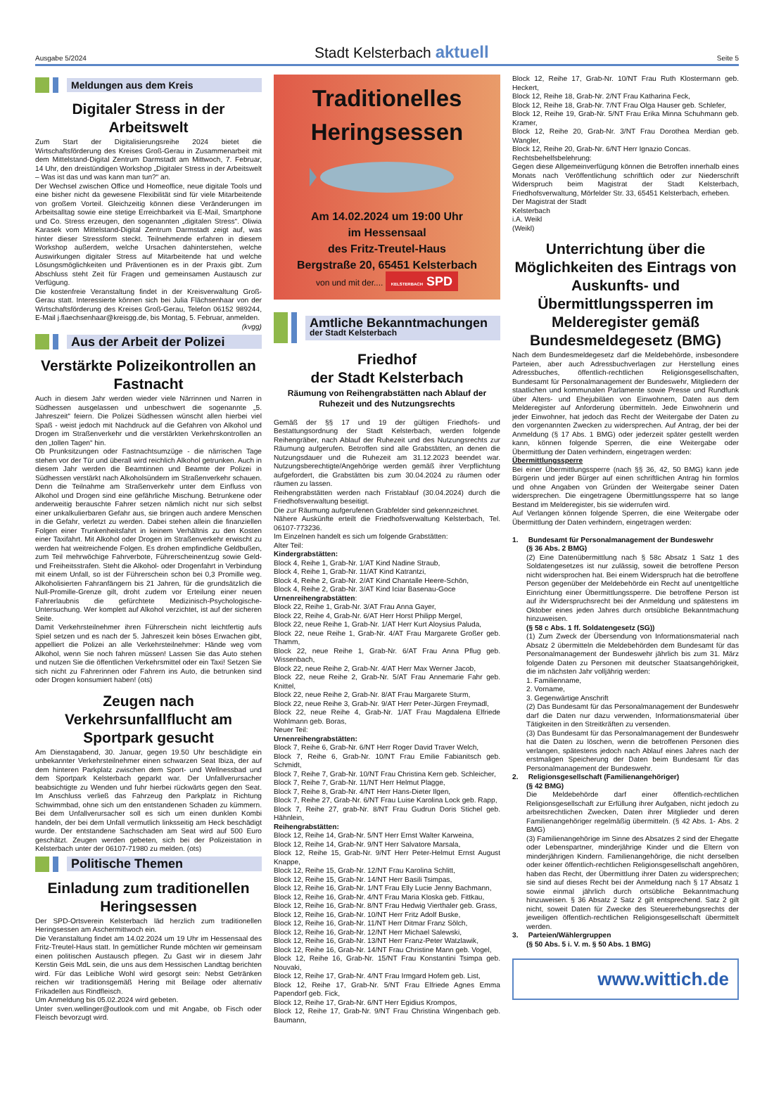Ausgabe 5/2024 Stadt Kelsterbach aktuell Seite 5
Meldungen aus dem Kreis
Digitaler Stress in der Arbeitswelt
Zum Start der Digitalisierungsreihe 2024 bietet die Wirtschaftsförderung des Kreises Groß-Gerau in Zusammenarbeit mit dem Mittelstand-Digital Zentrum Darmstadt am Mittwoch, 7. Februar, 14 Uhr, den dreistündigen Workshop „Digitaler Stress in der Arbeitswelt – Was ist das und was kann man tun?“ an.
Der Wechsel zwischen Office und Homeoffice, neue digitale Tools und eine bisher nicht da gewesene Flexibilität sind für viele Mitarbeitende von großem Vorteil. Gleichzeitig können diese Veränderungen im Arbeitsalltag sowie eine stetige Erreichbarkeit via E-Mail, Smartphone und Co. Stress erzeugen, den sogenannten „digitalen Stress“. Oliwia Karasek vom Mittelstand-Digital Zentrum Darmstadt zeigt auf, was hinter dieser Stressform steckt. Teilnehmende erfahren in diesem Workshop außerdem, welche Ursachen dahinterstehen, welche Auswirkungen digitaler Stress auf Mitarbeitende hat und welche Lösungsmöglichkeiten und Präventionen es in der Praxis gibt. Zum Abschluss steht Zeit für Fragen und gemeinsamen Austausch zur Verfügung.
Die kostenfreie Veranstaltung findet in der Kreisverwaltung Groß-Gerau statt. Interessierte können sich bei Julia Flächsenhaar von der Wirtschaftsförderung des Kreises Groß-Gerau, Telefon 06152 989244, E-Mail j.flaechsenhaar@kreisgg.de, bis Montag, 5. Februar, anmelden.
(kvgg)
Aus der Arbeit der Polizei
Verstärkte Polizeikontrollen an Fastnacht
Auch in diesem Jahr werden wieder viele Närrinnen und Narren in Südhessen ausgelassen und unbeschwert die sogenannte „5. Jahreszeit“ feiern. Die Polizei Südhessen wünscht allen hierbei viel Spaß - weist jedoch mit Nachdruck auf die Gefahren von Alkohol und Drogen im Straßenverkehr und die verstärkten Verkehrskontrollen an den „tollen Tagen“ hin.
Ob Prunksitzungen oder Fastnachtsumzüge - die närrischen Tage stehen vor der Tür und überall wird reichlich Alkohol getrunken. Auch in diesem Jahr werden die Beamtinnen und Beamte der Polizei in Südhessen verstärkt nach Alkoholsündern im Straßenverkehr schauen. Denn die Teilnahme am Straßenverkehr unter dem Einfluss von Alkohol und Drogen sind eine gefährliche Mischung. Betrunkene oder anderweitig berauschte Fahrer setzen nämlich nicht nur sich selbst einer unkalkulierbaren Gefahr aus, sie bringen auch andere Menschen in die Gefahr, verletzt zu werden. Dabei stehen allein die finanziellen Folgen einer Trunkenheitsfahrt in keinem Verhältnis zu den Kosten einer Taxifahrt. Mit Alkohol oder Drogen im Straßenverkehr erwischt zu werden hat weitreichende Folgen. Es drohen empfindliche Geldbußen, zum Teil mehrwöchige Fahrverbote, Führerscheinentzug sowie Geld- und Freiheitsstrafen. Steht die Alkohol- oder Drogenfahrt in Verbindung mit einem Unfall, so ist der Führerschein schon bei 0,3 Promille weg. Alkoholisierten Fahranfängern bis 21 Jahren, für die grundsätzlich die Null-Promille-Grenze gilt, droht zudem vor Erteilung einer neuen Fahrerlaubnis die gefürchtete Medizinisch-Psychologische-Untersuchung. Wer komplett auf Alkohol verzichtet, ist auf der sicheren Seite.
Damit Verkehrsteilnehmer ihren Führerschein nicht leichtfertig aufs Spiel setzen und es nach der 5. Jahreszeit kein böses Erwachen gibt, appelliert die Polizei an alle Verkehrsteilnehmer: Hände weg vom Alkohol, wenn Sie noch fahren müssen! Lassen Sie das Auto stehen und nutzen Sie die öffentlichen Verkehrsmittel oder ein Taxi! Setzen Sie sich nicht zu Fahrerinnen oder Fahrern ins Auto, die betrunken sind oder Drogen konsumiert haben! (ots)
Zeugen nach Verkehrsunfallflucht am Sportpark gesucht
Am Dienstagabend, 30. Januar, gegen 19.50 Uhr beschädigte ein unbekannter Verkehrsteilnehmer einen schwarzen Seat Ibiza, der auf dem hinteren Parkplatz zwischen dem Sport- und Wellnessbad und dem Sportpark Kelsterbach geparkt war. Der Unfallverursacher beabsichtigte zu Wenden und fuhr hierbei rückwärts gegen den Seat. Im Anschluss verließ das Fahrzeug den Parkplatz in Richtung Schwimmbad, ohne sich um den entstandenen Schaden zu kümmern. Bei dem Unfallverursacher soll es sich um einen dunklen Kombi handeln, der bei dem Unfall vermutlich linksseitig am Heck beschädigt wurde. Der entstandene Sachschaden am Seat wird auf 500 Euro geschätzt. Zeugen werden gebeten, sich bei der Polizeistation in Kelsterbach unter der 06107-71980 zu melden. (ots)
Politische Themen
Einladung zum traditionellen Heringsessen
Der SPD-Ortsverein Kelsterbach läd herzlich zum traditionellen Heringsessen am Aschermittwoch ein.
Die Veranstaltung findet am 14.02.2024 um 19 Uhr im Hessensaal des Fritz-Treutel-Haus statt. In gemütlicher Runde möchten wir gemeinsam einen politischen Austausch pflegen. Zu Gast wir in diesem Jahr Kerstin Geis MdL sein, die uns aus dem Hessischen Landtag berichten wird. Für das Leibliche Wohl wird gesorgt sein: Nebst Getränken reichen wir traditionsgemäß Hering mit Beilage oder alternativ Frikadellen aus Rindfleisch.
Um Anmeldung bis 05.02.2024 wird gebeten.
Unter sven.wellinger@outlook.com und mit Angabe, ob Fisch oder Fleisch bevorzugt wird.
Traditionelles
Heringsessen
Am 14.02.2024 um 19:00 Uhr
im Hessensaal
des Fritz-Treutel-Haus
Bergstraße 20, 65451 Kelsterbach
von und mit der.... KELSTERBACH SPD
Amtliche Bekanntmachungen
der Stadt Kelsterbach
Friedhof
der Stadt Kelsterbach
Räumung von Reihengrabstätten nach Ablauf der Ruhezeit und des Nutzungsrechts
Gemäß der §§ 17 und 19 der gültigen Friedhofs- und Bestattungsordnung der Stadt Kelsterbach, werden folgende Reihengräber, nach Ablauf der Ruhezeit und des Nutzungsrechts zur Räumung aufgerufen. Betroffen sind alle Grabstätten, an denen die Nutzungsdauer und die Ruhezeit am 31.12.2023 beendet war. Nutzungsberechtigte/Angehörige werden gemäß ihrer Verpflichtung aufgefordert, die Grabstätten bis zum 30.04.2024 zu räumen oder räumen zu lassen.
Reihengrabstätten werden nach Fristablauf (30.04.2024) durch die Friedhofsverwaltung beseitigt.
Die zur Räumung aufgerufenen Grabfelder sind gekennzeichnet.
Nähere Auskünfte erteilt die Friedhofsverwaltung Kelsterbach, Tel. 06107-773236.
Im Einzelnen handelt es sich um folgende Grabstätten:
Alter Teil:
Kindergrabstätten:
Block 4, Reihe 1, Grab-Nr. 1/AT Kind Nadine Straub,
Block 4, Reihe 1, Grab-Nr. 11/AT Kind Katrantzi,
Block 4, Reihe 2, Grab-Nr. 2/AT Kind Chantalle Heere-Schön,
Block 4, Reihe 2, Grab-Nr. 3/AT Kind Iciar Basenau-Goce
Urnenreihengrabstätten:
Block 22, Reihe 1, Grab-Nr. 3/AT Frau Anna Gayer,
Block 22, Reihe 4, Grab-Nr. 6/AT Herr Horst Philipp Mergel,
Block 22, neue Reihe 1, Grab-Nr. 1/AT Herr Kurt Aloysius Paluda,
Block 22, neue Reihe 1, Grab-Nr. 4/AT Frau Margarete Großer geb. Thamm,
Block 22, neue Reihe 1, Grab-Nr. 6/AT Frau Anna Pflug geb. Wissenbach,
Block 22, neue Reihe 2, Grab-Nr. 4/AT Herr Max Werner Jacob,
Block 22, neue Reihe 2, Grab-Nr. 5/AT Frau Annemarie Fahr geb. Knittel,
Block 22, neue Reihe 2, Grab-Nr. 8/AT Frau Margarete Sturm,
Block 22, neue Reihe 3, Grab-Nr. 9/AT Herr Peter-Jürgen Freymadl,
Block 22, neue Reihe 4, Grab-Nr. 1/AT Frau Magdalena Elfriede Wohlmann geb. Boras,
Neuer Teil:
Urnenreihengrabstätten:
Block 7, Reihe 6, Grab-Nr. 6/NT Herr Roger David Traver Welch,
Block 7, Reihe 6, Grab-Nr. 10/NT Frau Emilie Fabianitsch geb. Schmidt,
Block 7, Reihe 7, Grab-Nr. 10/NT Frau Christina Kern geb. Schleicher,
Block 7, Reihe 7, Grab-Nr. 11/NT Herr Helmut Plagge,
Block 7, Reihe 8, Grab-Nr. 4/NT Herr Hans-Dieter Ilgen,
Block 7, Reihe 27, Grab-Nr. 6/NT Frau Luise Karolina Lock geb. Rapp,
Block 7, Reihe 27, grab-Nr. 8/NT Frau Gudrun Doris Stichel geb. Hähnlein,
Reihengrabstätten:
Block 12, Reihe 14, Grab-Nr. 5/NT Herr Ernst Walter Karweina,
Block 12, Reihe 14, Grab-Nr. 9/NT Herr Salvatore Marsala,
Block 12, Reihe 15, Grab-Nr. 9/NT Herr Peter-Helmut Ernst August Knappe,
Block 12, Reihe 15, Grab-Nr. 12/NT Frau Karolina Schlitt,
Block 12, Reihe 15, Grab-Nr. 14/NT Herr Basili Tsimpas,
Block 12, Reihe 16, Grab-Nr. 1/NT Frau Elly Lucie Jenny Bachmann,
Block 12, Reihe 16, Grab-Nr. 4/NT Frau Maria Kloska geb. Fittkau,
Block 12, Reihe 16, Grab-Nr. 8/NT Frau Hedwig Vierthaler geb. Grass,
Block 12, Reihe 16, Grab-Nr. 10/NT Herr Fritz Adolf Buske,
Block 12, Reihe 16, Grab-Nr. 11/NT Herr Ditmar Franz Sölch,
Block 12, Reihe 16, Grab-Nr. 12/NT Herr Michael Salewski,
Block 12, Reihe 16, Grab-Nr. 13/NT Herr Franz-Peter Watzlawik,
Block 12, Reihe 16, Grab-Nr. 14/NT Frau Christine Mann geb. Vogel,
Block 12, Reihe 16, Grab-Nr. 15/NT Frau Konstantini Tsimpa geb. Nouvaki,
Block 12, Reihe 17, Grab-Nr. 4/NT Frau Irmgard Hofem geb. List,
Block 12, Reihe 17, Grab-Nr. 5/NT Frau Elfriede Agnes Emma Papendorf geb. Fick,
Block 12, Reihe 17, Grab-Nr. 6/NT Herr Egidius Krompos,
Block 12, Reihe 17, Grab-Nr. 9/NT Frau Christina Wingenbach geb. Baumann,
Block 12, Reihe 17, Grab-Nr. 10/NT Frau Ruth Klostermann geb. Heckert,
Block 12, Reihe 18, Grab-Nr. 2/NT Frau Katharina Feck,
Block 12, Reihe 18, Grab-Nr. 7/NT Frau Olga Hauser geb. Schlefer,
Block 12, Reihe 19, Grab-Nr. 5/NT Frau Erika Minna Schuhmann geb. Kramer,
Block 12, Reihe 20, Grab-Nr. 3/NT Frau Dorothea Merdian geb. Wangler,
Block 12, Reihe 20, Grab-Nr. 6/NT Herr Ignazio Concas.
Rechtsbehelfsbelehrung:
Gegen diese Allgemeinverfügung können die Betroffen innerhalb eines Monats nach Veröffentlichung schriftlich oder zur Niederschrift Widerspruch beim Magistrat der Stadt Kelsterbach, Friedhofsverwaltung, Mörfelder Str. 33, 65451 Kelsterbach, erheben.
Der Magistrat der Stadt
Kelsterbach
i.A. Weikl
(Weikl)
Unterrichtung über die Möglichkeiten des Eintrags von Auskunfts- und Übermittlungssperren im Melderegister gemäß Bundesmeldegesetz (BMG)
Nach dem Bundesmeldegesetz darf die Meldebehörde, insbesondere Parteien, aber auch Adressbuchverlagen zur Herstellung eines Adressbuches, öffentlich-rechtlichen Religionsgesellschaften, Bundesamt für Personalmanagement der Bundeswehr, Mitgliedern der staatlichen und kommunalen Parlamente sowie Presse und Rundfunk über Alters- und Ehejubiläen von Einwohnern, Daten aus dem Melderegister auf Anforderung übermitteln. Jede Einwohnerin und jeder Einwohner, hat jedoch das Recht der Weitergabe der Daten zu den vorgenannten Zwecken zu widersprechen. Auf Antrag, der bei der Anmeldung (§ 17 Abs. 1 BMG) oder jederzeit später gestellt werden kann, können folgende Sperren, die eine Weitergabe oder Übermittlung der Daten verhindern, eingetragen werden:
Übermittlungssperre
Bei einer Übermittlungssperre (nach §§ 36, 42, 50 BMG) kann jede Bürgerin und jeder Bürger auf einen schriftlichen Antrag hin formlos und ohne Angaben von Gründen der Weitergabe seiner Daten widersprechen. Die eingetragene Übermittlungssperre hat so lange Bestand im Melderegister, bis sie widerrufen wird.
Auf Verlangen können folgende Sperren, die eine Weitergabe oder Übermittlung der Daten verhindern, eingetragen werden:
1. Bundesamt für Personalmanagement der Bundeswehr
(§ 36 Abs. 2 BMG)
(2) Eine Datenübermittlung nach § 58c Absatz 1 Satz 1 des Soldatengesetzes ist nur zulässig, soweit die betroffene Person nicht widersprochen hat. Bei einem Widerspruch hat die betroffene Person gegenüber der Meldebehörde ein Recht auf unentgeltliche Einrichtung einer Übermittlungssperre. Die betroffene Person ist auf ihr Widerspruchsrecht bei der Anmeldung und spätestens im Oktober eines jeden Jahres durch ortsübliche Bekanntmachung hinzuweisen.
(§ 58 c Abs. 1 ff. Soldatengesetz (SG))
(1) Zum Zweck der Übersendung von Informationsmaterial nach Absatz 2 übermitteln die Meldebehörden dem Bundesamt für das Personalmanagement der Bundeswehr jährlich bis zum 31. März folgende Daten zu Personen mit deutscher Staatsangehörigkeit, die im nächsten Jahr volljährig werden:
1. Familienname,
2. Vorname,
3. Gegenwärtige Anschrift
(2) Das Bundesamt für das Personalmanagement der Bundeswehr darf die Daten nur dazu verwenden, Informationsmaterial über Tätigkeiten in den Streitkräften zu versenden.
(3) Das Bundesamt für das Personalmanagement der Bundeswehr hat die Daten zu löschen, wenn die betroffenen Personen dies verlangen, spätestens jedoch nach Ablauf eines Jahres nach der erstmaligen Speicherung der Daten beim Bundesamt für das Personalmanagement der Bundeswehr.
2. Religionsgesellschaft (Familienangehöriger)
(§ 42 BMG)
Die Meldebehörde darf einer öffentlich-rechtlichen Religionsgesellschaft zur Erfüllung ihrer Aufgaben, nicht jedoch zu arbeitsrechtlichen Zwecken, Daten ihrer Mitglieder und deren Familienangehöriger regelmäßig übermitteln. (§ 42 Abs. 1- Abs. 2 BMG)
(3) Familienangehörige im Sinne des Absatzes 2 sind der Ehegatte oder Lebenspartner, minderjährige Kinder und die Eltern von minderjährigen Kindern. Familienangehörige, die nicht derselben oder keiner öffentlich-rechtlichen Religionsgesellschaft angehören, haben das Recht, der Übermittlung ihrer Daten zu widersprechen; sie sind auf dieses Recht bei der Anmeldung nach § 17 Absatz 1 sowie einmal jährlich durch ortsübliche Bekanntmachung hinzuweisen. § 36 Absatz 2 Satz 2 gilt entsprechend. Satz 2 gilt nicht, soweit Daten für Zwecke des Steuererhebungsrechts der jeweiligen öffentlich-rechtlichen Religionsgesellschaft übermittelt werden.
3. Parteien/Wählergruppen
(§ 50 Abs. 5 i. V. m. § 50 Abs. 1 BMG)
www.wittich.de